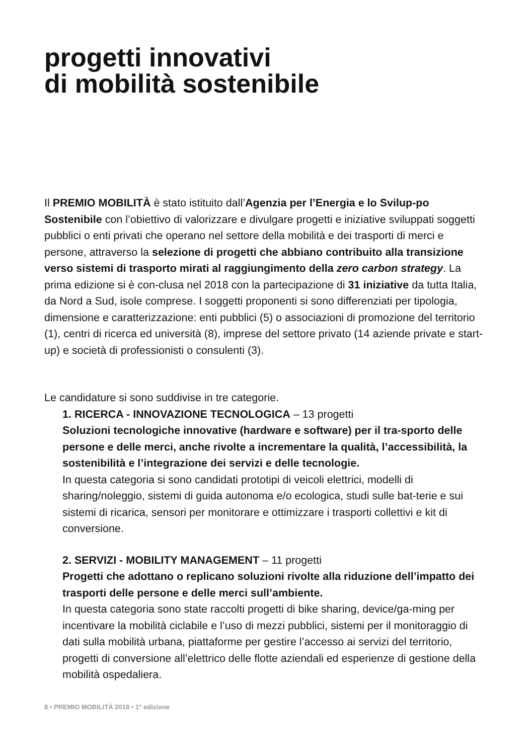progetti innovativi
di mobilità sostenibile
Il PREMIO MOBILITÀ è stato istituito dall’Agenzia per l’Energia e lo Svilup-po Sostenibile con l’obiettivo di valorizzare e divulgare progetti e iniziative sviluppati soggetti pubblici o enti privati che operano nel settore della mobilità e dei trasporti di merci e persone, attraverso la selezione di progetti che abbiano contribuito alla transizione verso sistemi di trasporto mirati al raggiungimento della zero carbon strategy. La prima edizione si è con-clusa nel 2018 con la partecipazione di 31 iniziative da tutta Italia, da Nord a Sud, isole comprese. I soggetti proponenti si sono differenziati per tipologia, dimensione e caratterizzazione: enti pubblici (5) o associazioni di promozione del territorio (1), centri di ricerca ed università (8), imprese del settore privato (14 aziende private e start-up) e società di professionisti o consulenti (3).
Le candidature si sono suddivise in tre categorie.
1. RICERCA - INNOVAZIONE TECNOLOGICA – 13 progetti
Soluzioni tecnologiche innovative (hardware e software) per il tra-sporto delle persone e delle merci, anche rivolte a incrementare la qualità, l’accessibilità, la sostenibilità e l’integrazione dei servizi e delle tecnologie.
In questa categoria si sono candidati prototipi di veicoli elettrici, modelli di sharing/noleggio, sistemi di guida autonoma e/o ecologica, studi sulle bat-terie e sui sistemi di ricarica, sensori per monitorare e ottimizzare i trasporti collettivi e kit di conversione.
2. SERVIZI - MOBILITY MANAGEMENT – 11 progetti
Progetti che adottano o replicano soluzioni rivolte alla riduzione dell’impatto dei trasporti delle persone e delle merci sull’ambiente.
In questa categoria sono state raccolti progetti di bike sharing, device/ga-ming per incentivare la mobilità ciclabile e l’uso di mezzi pubblici, sistemi per il monitoraggio di dati sulla mobilità urbana, piattaforme per gestire l’accesso ai servizi del territorio, progetti di conversione all’elettrico delle flotte aziendali ed esperienze di gestione della mobilità ospedaliera.
8 • PREMIO MOBILITÀ 2018 • 1° edizione